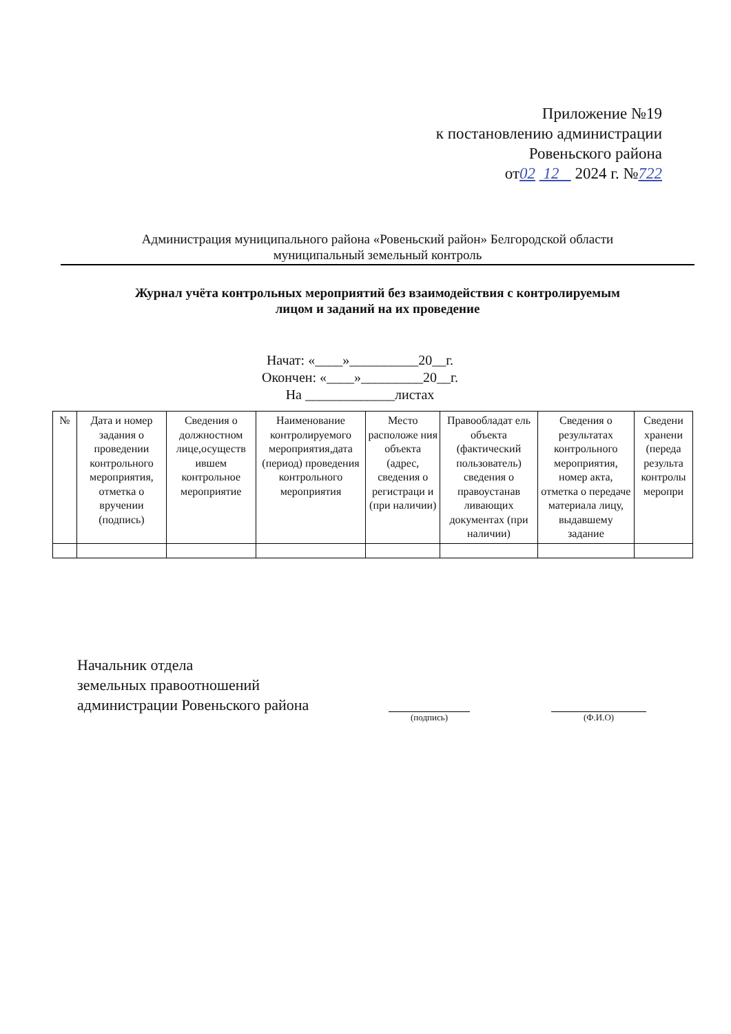Приложение №19
к постановлению администрации
Ровеньского района
от02 12 2024 г. №722
Администрация муниципального района «Ровеньский район» Белгородской области
муниципальный земельный контроль
Журнал учёта контрольных мероприятий без взаимодействия с контролируемым
лицом и заданий на их проведение
Начат: «____»__________20__г.
Окончен: «____»_________20__г.
На _____________листах
| № | Дата и номер задания о проведении контрольного мероприятия, отметка о вручении (подпись) | Сведения о должностном лице,осуществ ившем контрольное мероприятие | Наименование контролируемого мероприятия,дата (период) проведения контрольного мероприятия | Место расположе ния объекта (адрес, сведения о регистраци и (при наличии) | Правообладат ель объекта (фактический пользователь) сведения о правоустанав ливающих документах (при наличии) | Сведения о результатах контрольного мероприятия, номер акта, отметка о передаче материала лицу, выдавшему задание | Сведени хранени (переда результа контролы меропри |
| --- | --- | --- | --- | --- | --- | --- | --- |
Начальник отдела
земельных правоотношений
администрации Ровеньского района
(подпись) (Ф.И.О)